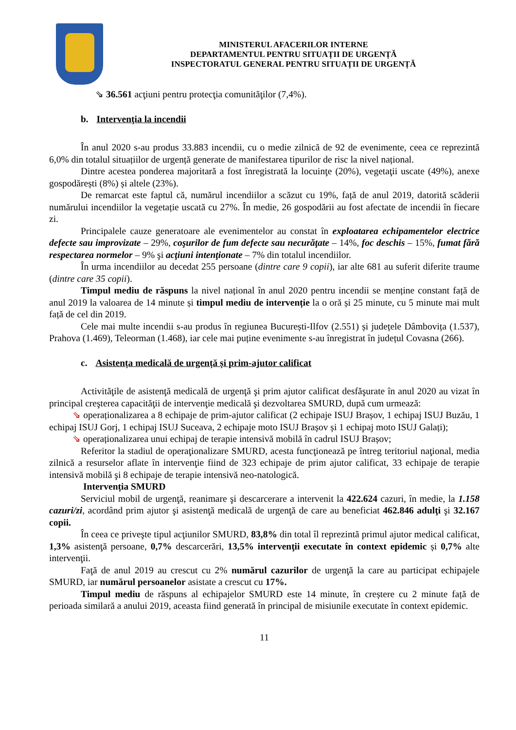MINISTERUL AFACERILOR INTERNE
DEPARTAMENTUL PENTRU SITUAȚII DE URGENȚĂ
INSPECTORATUL GENERAL PENTRU SITUAȚII DE URGENȚĂ
⇘ 36.561 acţiuni pentru protecţia comunităţilor (7,4%).
b. Intervenţia la incendii
În anul 2020 s-au produs 33.883 incendii, cu o medie zilnică de 92 de evenimente, ceea ce reprezintă 6,0% din totalul situațiilor de urgență generate de manifestarea tipurilor de risc la nivel național.
Dintre acestea ponderea majoritară a fost înregistrată la locuinţe (20%), vegetaţii uscate (49%), anexe gospodărești (8%) și altele (23%).
De remarcat este faptul că, numărul incendiilor a scăzut cu 19%, față de anul 2019, datorită scăderii numărului incendiilor la vegetație uscată cu 27%. În medie, 26 gospodării au fost afectate de incendii în fiecare zi.
Principalele cauze generatoare ale evenimentelor au constat în exploatarea echipamentelor electrice defecte sau improvizate – 29%, coşurilor de fum defecte sau necurăţate – 14%, foc deschis – 15%, fumat fără respectarea normelor – 9% şi acţiuni intenţionate – 7% din totalul incendiilor.
În urma incendiilor au decedat 255 persoane (dintre care 9 copii), iar alte 681 au suferit diferite traume (dintre care 35 copii).
Timpul mediu de răspuns la nivel național în anul 2020 pentru incendii se menține constant față de anul 2019 la valoarea de 14 minute și timpul mediu de intervenție la o oră și 25 minute, cu 5 minute mai mult față de cel din 2019.
Cele mai multe incendii s-au produs în regiunea București-Ilfov (2.551) și județele Dâmbovița (1.537), Prahova (1.469), Teleorman (1.468), iar cele mai puține evenimente s-au înregistrat în județul Covasna (266).
c. Asistența medicală de urgență și prim-ajutor calificat
Activităţile de asistenţă medicală de urgenţă şi prim ajutor calificat desfăşurate în anul 2020 au vizat în principal creşterea capacităţii de intervenţie medicală şi dezvoltarea SMURD, după cum urmează:
⇘ operaționalizarea a 8 echipaje de prim-ajutor calificat (2 echipaje ISUJ Brașov, 1 echipaj ISUJ Buzău, 1 echipaj ISUJ Gorj, 1 echipaj ISUJ Suceava, 2 echipaje moto ISUJ Brașov și 1 echipaj moto ISUJ Galați);
⇘ operaționalizarea unui echipaj de terapie intensivă mobilă în cadrul ISUJ Brașov;
Referitor la stadiul de operaţionalizare SMURD, acesta funcţionează pe întreg teritoriul naţional, media zilnică a resurselor aflate în intervenţie fiind de 323 echipaje de prim ajutor calificat, 33 echipaje de terapie intensivă mobilă şi 8 echipaje de terapie intensivă neo-natologică.
Intervenția SMURD
Serviciul mobil de urgenţă, reanimare şi descarcerare a intervenit la 422.624 cazuri, în medie, la 1.158 cazuri/zi, acordând prim ajutor şi asistenţă medicală de urgenţă de care au beneficiat 462.846 adulţi şi 32.167 copii.
În ceea ce priveşte tipul acţiunilor SMURD, 83,8% din total îl reprezintă primul ajutor medical calificat, 1,3% asistenţă persoane, 0,7% descarcerări, 13,5% intervenţii executate în context epidemic și 0,7% alte intervenţii.
Faţă de anul 2019 au crescut cu 2% numărul cazurilor de urgenţă la care au participat echipajele SMURD, iar numărul persoanelor asistate a crescut cu 17%.
Timpul mediu de răspuns al echipajelor SMURD este 14 minute, în creștere cu 2 minute față de perioada similară a anului 2019, aceasta fiind generată în principal de misiunile executate în context epidemic.
11